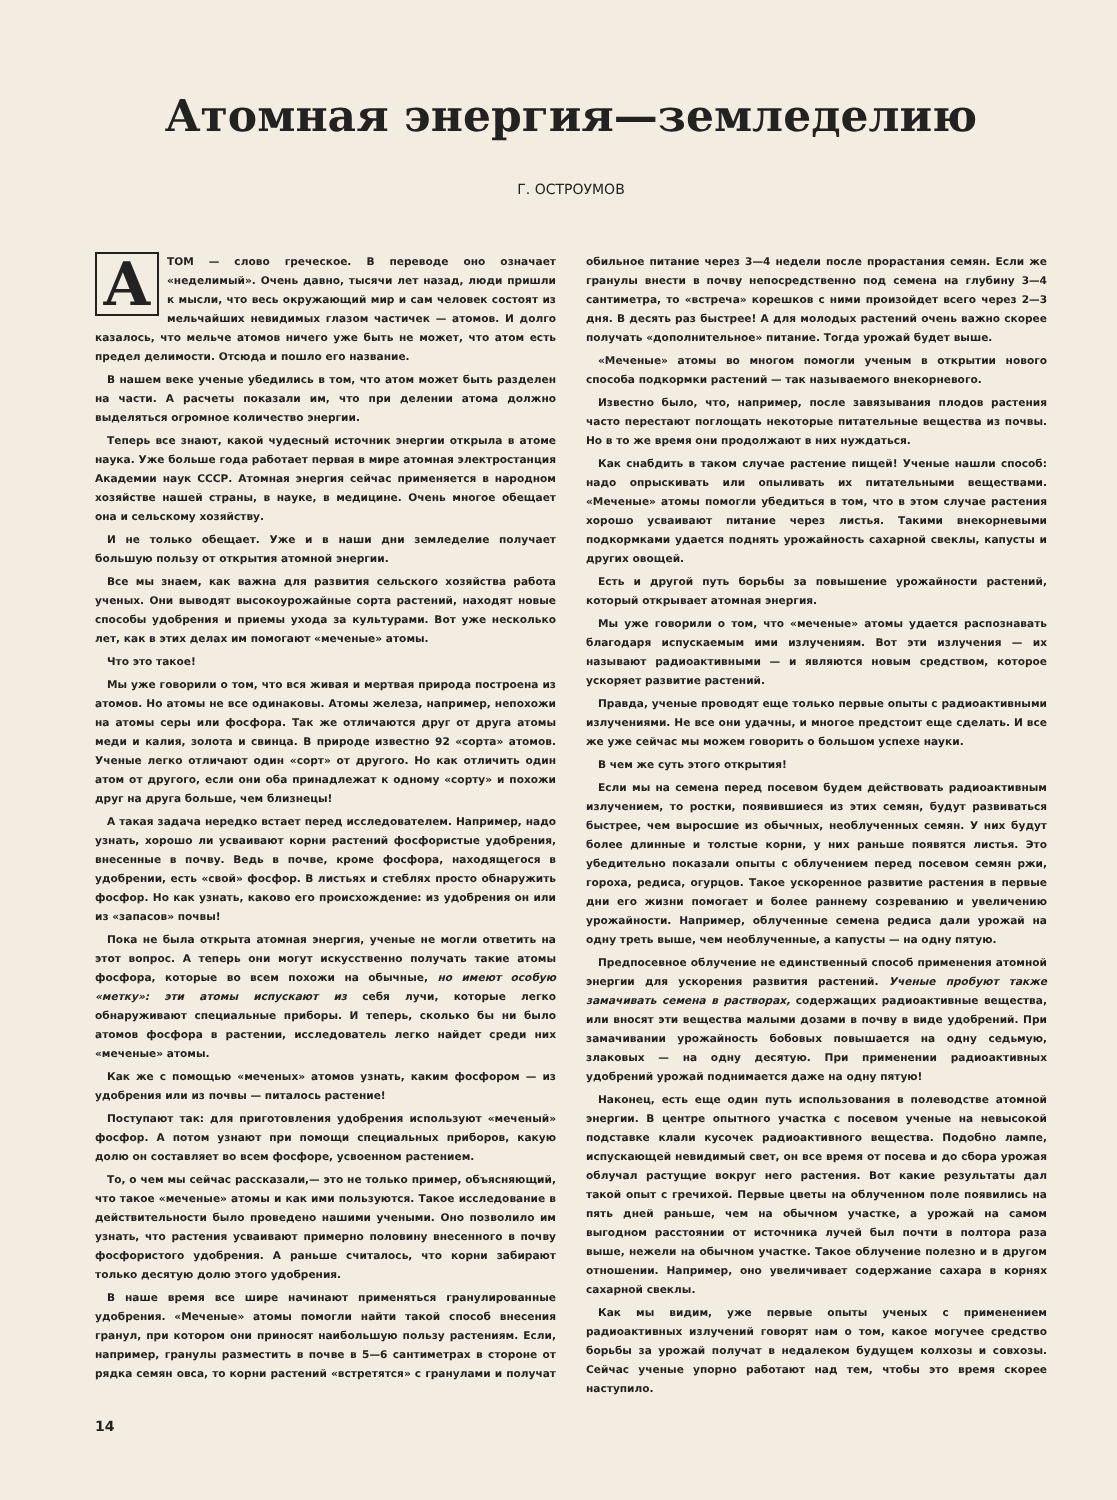Атомная энергия—земледелию
Г. ОСТРОУМОВ
АТОМ — слово греческое. В переводе оно означает «неделимый». Очень давно, тысячи лет назад, люди пришли к мысли, что весь окружающий мир и сам человек состоят из мельчайших невидимых глазом частичек — атомов. И долго казалось, что мельче атомов ничего уже быть не может, что атом есть предел делимости. Отсюда и пошло его название.
В нашем веке ученые убедились в том, что атом может быть разделен на части. А расчеты показали им, что при делении атома должно выделяться огромное количество энергии.
Теперь все знают, какой чудесный источник энергии открыла в атоме наука. Уже больше года работает первая в мире атомная электростанция Академии наук СССР. Атомная энергия сейчас применяется в народном хозяйстве нашей страны, в науке, в медицине. Очень многое обещает она и сельскому хозяйству.
И не только обещает. Уже и в наши дни земледелие получает большую пользу от открытия атомной энергии.
Все мы знаем, как важна для развития сельского хозяйства работа ученых. Они выводят высокоурожайные сорта растений, находят новые способы удобрения и приемы ухода за культурами. Вот уже несколько лет, как в этих делах им помогают «меченые» атомы.
Что это такое!
Мы уже говорили о том, что вся живая и мертвая природа построена из атомов. Но атомы не все одинаковы. Атомы железа, например, непохожи на атомы серы или фосфора. Так же отличаются друг от друга атомы меди и калия, золота и свинца. В природе известно 92 «сорта» атомов. Ученые легко отличают один «сорт» от другого. Но как отличить один атом от другого, если они оба принадлежат к одному «сорту» и похожи друг на друга больше, чем близнецы!
А такая задача нередко встает перед исследователем. Например, надо узнать, хорошо ли усваивают корни растений фосфористые удобрения, внесенные в почву. Ведь в почве, кроме фосфора, находящегося в удобрении, есть «свой» фосфор. В листьях и стеблях просто обнаружить фосфор. Но как узнать, каково его происхождение: из удобрения он или из «запасов» почвы!
Пока не была открыта атомная энергия, ученые не могли ответить на этот вопрос. А теперь они могут искусственно получать такие атомы фосфора, которые во всем похожи на обычные, но имеют особую «метку»: эти атомы испускают из себя лучи, которые легко обнаруживают специальные приборы. И теперь, сколько бы ни было атомов фосфора в растении, исследователь легко найдет среди них «меченые» атомы.
Как же с помощью «меченых» атомов узнать, каким фосфором — из удобрения или из почвы — питалось растение!
Поступают так: для приготовления удобрения используют «меченый» фосфор. А потом узнают при помощи специальных приборов, какую долю он составляет во всем фосфоре, усвоенном растением.
То, о чем мы сейчас рассказали,— это не только пример, объясняющий, что такое «меченые» атомы и как ими пользуются. Такое исследование в действительности было проведено нашими учеными. Оно позволило им узнать, что растения усваивают примерно половину внесенного в почву фосфористого удобрения. А раньше считалось, что корни забирают только десятую долю этого удобрения.
В наше время все шире начинают применяться гранулированные удобрения. «Меченые» атомы помогли найти такой способ внесения гранул, при котором они приносят наибольшую пользу растениям. Если, например, гранулы разместить в почве в 5—6 сантиметрах в стороне от рядка семян овса, то корни растений «встретятся» с гранулами и получат обильное питание через 3—4 недели после прорастания семян. Если же гранулы внести в почву непосредственно под семена на глубину 3—4 сантиметра, то «встреча» корешков с ними произойдет всего через 2—3 дня. В десять раз быстрее! А для молодых растений очень важно скорее получать «дополнительное» питание. Тогда урожай будет выше.
«Меченые» атомы во многом помогли ученым в открытии нового способа подкормки растений — так называемого внекорневого.
Известно было, что, например, после завязывания плодов растения часто перестают поглощать некоторые питательные вещества из почвы. Но в то же время они продолжают в них нуждаться.
Как снабдить в таком случае растение пищей! Ученые нашли способ: надо опрыскивать или опыливать их питательными веществами. «Меченые» атомы помогли убедиться в том, что в этом случае растения хорошо усваивают питание через листья. Такими внекорневыми подкормками удается поднять урожайность сахарной свеклы, капусты и других овощей.
Есть и другой путь борьбы за повышение урожайности растений, который открывает атомная энергия.
Мы уже говорили о том, что «меченые» атомы удается распознавать благодаря испускаемым ими излучениям. Вот эти излучения — их называют радиоактивными — и являются новым средством, которое ускоряет развитие растений.
Правда, ученые проводят еще только первые опыты с радиоактивными излучениями. Не все они удачны, и многое предстоит еще сделать. И все же уже сейчас мы можем говорить о большом успехе науки.
В чем же суть этого открытия!
Если мы на семена перед посевом будем действовать радиоактивным излучением, то ростки, появившиеся из этих семян, будут развиваться быстрее, чем выросшие из обычных, необлученных семян. У них будут более длинные и толстые корни, у них раньше появятся листья. Это убедительно показали опыты с облучением перед посевом семян ржи, гороха, редиса, огурцов. Такое ускоренное развитие растения в первые дни его жизни помогает и более раннему созреванию и увеличению урожайности. Например, облученные семена редиса дали урожай на одну треть выше, чем необлученные, а капусты — на одну пятую.
Предпосевное облучение не единственный способ применения атомной энергии для ускорения развития растений. Ученые пробуют также замачивать семена в растворах, содержащих радиоактивные вещества, или вносят эти вещества малыми дозами в почву в виде удобрений. При замачивании урожайность бобовых повышается на одну седьмую, злаковых — на одну десятую. При применении радиоактивных удобрений урожай поднимается даже на одну пятую!
Наконец, есть еще один путь использования в полеводстве атомной энергии. В центре опытного участка с посевом ученые на невысокой подставке клали кусочек радиоактивного вещества. Подобно лампе, испускающей невидимый свет, он все время от посева и до сбора урожая облучал растущие вокруг него растения. Вот какие результаты дал такой опыт с гречихой. Первые цветы на облученном поле появились на пять дней раньше, чем на обычном участке, а урожай на самом выгодном расстоянии от источника лучей был почти в полтора раза выше, нежели на обычном участке. Такое облучение полезно и в другом отношении. Например, оно увеличивает содержание сахара в корнях сахарной свеклы.
Как мы видим, уже первые опыты ученых с применением радиоактивных излучений говорят нам о том, какое могучее средство борьбы за урожай получат в недалеком будущем колхозы и совхозы. Сейчас ученые упорно работают над тем, чтобы это время скорее наступило.
14